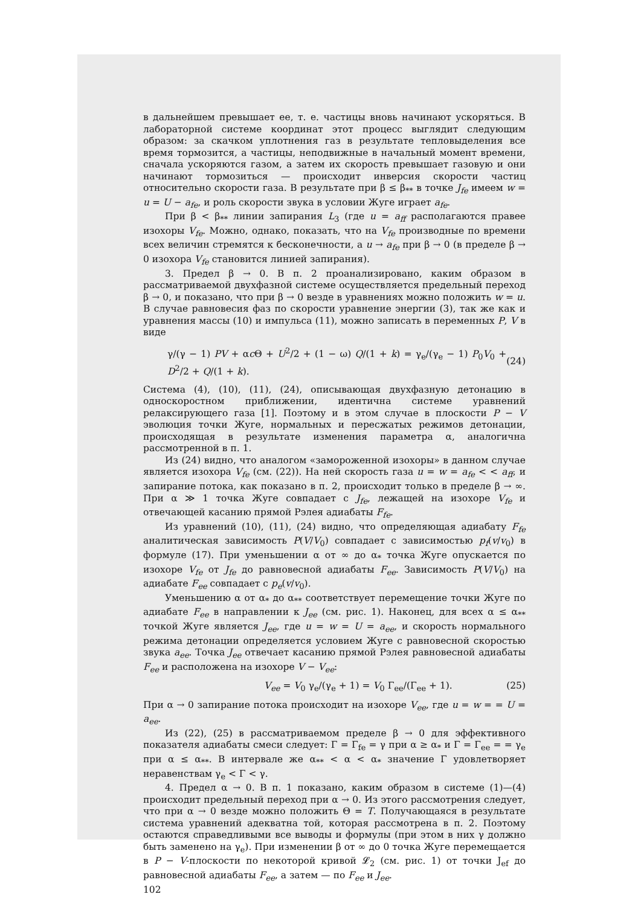в дальнейшем превышает ее, т. е. частицы вновь начинают ускоряться. В лабораторной системе координат этот процесс выглядит следующим образом: за скачком уплотнения газ в результате тепловыделения все время тормозится, а частицы, неподвижные в начальный момент времени, сначала ускоряются газом, а затем их скорость превышает газовую и они начинают тормозиться — происходит инверсия скорости частиц относительно скорости газа. В результате при β ≤ β<sub>**</sub> в точке J<sub>fe</sub> имеем w = u = U − a<sub>fe</sub>, и роль скорости звука в условии Жуге играет a<sub>fe</sub>.
При β < β<sub>**</sub> линии запирания L<sub>3</sub> (где u = a<sub>ff</sub> располагаются правее изохоры V<sub>fe</sub>. Можно, однако, показать, что на V<sub>fe</sub> производные по времени всех величин стремятся к бесконечности, а u → a<sub>fe</sub> при β → 0 (в пределе β → 0 изохора V<sub>fe</sub> становится линией запирания).
3. Предел β → 0. В п. 2 проанализировано, каким образом в рассматриваемой двухфазной системе осуществляется предельный переход β → 0, и показано, что при β → 0 везде в уравнениях можно положить w = u. В случае равновесия фаз по скорости уравнение энергии (3), так же как и уравнения массы (10) и импульса (11), можно записать в переменных P, V в виде
γ/(γ − 1) PV + αc Θ + U<sup>2</sup>/2 + (1 − ω) Q/(1 + k) = γ<sub>e</sub>/(γ<sub>e</sub> − 1) P<sub>0</sub>V<sub>0</sub> + D<sup>2</sup>/2 + Q/(1 + k). (24)
Система (4), (10), (11), (24), описывающая двухфазную детонацию в односкоростном приближении, идентична системе уравнений релаксирующего газа [1]. Поэтому и в этом случае в плоскости P − V эволюция точки Жуге, нормальных и пересжатых режимов детонации, происходящая в результате изменения параметра α, аналогична рассмотренной в п. 1.
Из (24) видно, что аналогом «замороженной изохоры» в данном случае является изохора V<sub>fe</sub> (см. (22)). На ней скорость газа u = w = a<sub>fe</sub> < < a<sub>ff</sub>, и запирание потока, как показано в п. 2, происходит только в пределе β → ∞. При α ≫ 1 точка Жуге совпадает с J<sub>fe</sub>, лежащей на изохоре V<sub>fe</sub> и отвечающей касанию прямой Рэлея адиабаты F<sub>fe</sub>.
Из уравнений (10), (11), (24) видно, что определяющая адиабату F<sub>fe</sub> аналитическая зависимость P(V/V<sub>0</sub>) совпадает с зависимостью p<sub>f</sub>(v/v<sub>0</sub>) в формуле (17). При уменьшении α от ∞ до α<sub>*</sub> точка Жуге опускается по изохоре V<sub>fe</sub> от J<sub>fe</sub> до равновесной адиабаты F<sub>ee</sub>. Зависимость P(V/V<sub>0</sub>) на адиабате F<sub>ee</sub> совпадает с p<sub>e</sub>(v/v<sub>0</sub>).
Уменьшению α от α<sub>*</sub> до α<sub>**</sub> соответствует перемещение точки Жуге по адиабате F<sub>ee</sub> в направлении к J<sub>ee</sub> (см. рис. 1). Наконец, для всех α ≤ α<sub>**</sub> точкой Жуге является J<sub>ee</sub>, где u = w = U = a<sub>ee</sub>, и скорость нормального режима детонации определяется условием Жуге с равновесной скоростью звука a<sub>ee</sub>. Точка J<sub>ee</sub> отвечает касанию прямой Рэлея равновесной адиабаты F<sub>ee</sub> и расположена на изохоре V − V<sub>ee</sub>:
V<sub>ee</sub> = V<sub>0</sub> γ<sub>e</sub>/(γ<sub>e</sub> + 1) = V<sub>0</sub> Γ<sub>ee</sub>/(Γ<sub>ee</sub> + 1). (25)
При α → 0 запирание потока происходит на изохоре V<sub>ee</sub>, где u = w = = U = a<sub>ee</sub>.
Из (22), (25) в рассматриваемом пределе β → 0 для эффективного показателя адиабаты смеси следует: Γ = Γ<sub>fe</sub> = γ при α ≥ α<sub>*</sub> и Γ = Γ<sub>ee</sub> = = γ<sub>e</sub> при α ≤ α<sub>**</sub>. В интервале же α<sub>**</sub> < α < α<sub>*</sub> значение Γ удовлетворяет неравенствам γ<sub>e</sub> < Γ < γ.
4. Предел α → 0. В п. 1 показано, каким образом в системе (1)—(4) происходит предельный переход при α → 0. Из этого рассмотрения следует, что при α → 0 везде можно положить Θ = T. Получающаяся в результате система уравнений адекватна той, которая рассмотрена в п. 2. Поэтому остаются справедливыми все выводы и формулы (при этом в них γ должно быть заменено на γ<sub>e</sub>). При изменении β от ∞ до 0 точка Жуге перемещается в P − V-плоскости по некоторой кривой 𝓛<sub>2</sub> (см. рис. 1) от точки J<sub>ef</sub> до равновесной адиабаты F<sub>ee</sub>, а затем — по F<sub>ee</sub> и J<sub>ee</sub>.
102